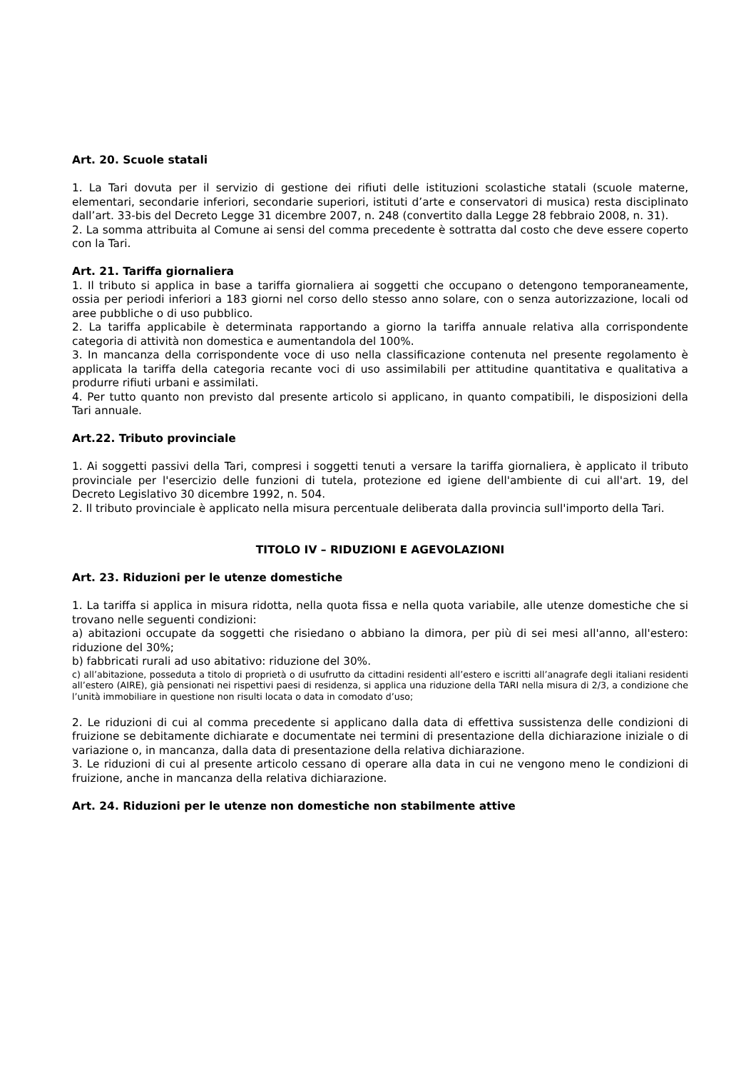Art. 20. Scuole statali
1. La Tari dovuta per il servizio di gestione dei rifiuti delle istituzioni scolastiche statali (scuole materne, elementari, secondarie inferiori, secondarie superiori, istituti d’arte e conservatori di musica) resta disciplinato dall’art. 33-bis del Decreto Legge 31 dicembre 2007, n. 248 (convertito dalla Legge 28 febbraio 2008, n. 31).
2. La somma attribuita al Comune ai sensi del comma precedente è sottratta dal costo che deve essere coperto con la Tari.
Art. 21. Tariffa giornaliera
1. Il tributo si applica in base a tariffa giornaliera ai soggetti che occupano o detengono temporaneamente, ossia per periodi inferiori a 183 giorni nel corso dello stesso anno solare, con o senza autorizzazione, locali od aree pubbliche o di uso pubblico.
2. La tariffa applicabile è determinata rapportando a giorno la tariffa annuale relativa alla corrispondente categoria di attività non domestica e aumentandola del 100%.
3. In mancanza della corrispondente voce di uso nella classificazione contenuta nel presente regolamento è applicata la tariffa della categoria recante voci di uso assimilabili per attitudine quantitativa e qualitativa a produrre rifiuti urbani e assimilati.
4. Per tutto quanto non previsto dal presente articolo si applicano, in quanto compatibili, le disposizioni della Tari annuale.
Art.22. Tributo provinciale
1. Ai soggetti passivi della Tari, compresi i soggetti tenuti a versare la tariffa giornaliera, è applicato il tributo provinciale per l'esercizio delle funzioni di tutela, protezione ed igiene dell'ambiente di cui all'art. 19, del Decreto Legislativo 30 dicembre 1992, n. 504.
2. Il tributo provinciale è applicato nella misura percentuale deliberata dalla provincia sull'importo della Tari.
TITOLO IV – RIDUZIONI E AGEVOLAZIONI
Art. 23. Riduzioni per le utenze domestiche
1. La tariffa si applica in misura ridotta, nella quota fissa e nella quota variabile, alle utenze domestiche che si trovano nelle seguenti condizioni:
a) abitazioni occupate da soggetti che risiedano o abbiano la dimora, per più di sei mesi all'anno, all'estero: riduzione del 30%;
b) fabbricati rurali ad uso abitativo: riduzione del 30%.
c) all’abitazione, posseduta a titolo di proprietà o di usufrutto da cittadini residenti all’estero e iscritti all’anagrafe degli italiani residenti all’estero (AIRE), già pensionati nei rispettivi paesi di residenza, si applica una riduzione della TARI nella misura di 2/3, a condizione che l’unità immobiliare in questione non risulti locata o data in comodato d’uso;
2. Le riduzioni di cui al comma precedente si applicano dalla data di effettiva sussistenza delle condizioni di fruizione se debitamente dichiarate e documentate nei termini di presentazione della dichiarazione iniziale o di variazione o, in mancanza, dalla data di presentazione della relativa dichiarazione.
3. Le riduzioni di cui al presente articolo cessano di operare alla data in cui ne vengono meno le condizioni di fruizione, anche in mancanza della relativa dichiarazione.
Art. 24. Riduzioni per le utenze non domestiche non stabilmente attive